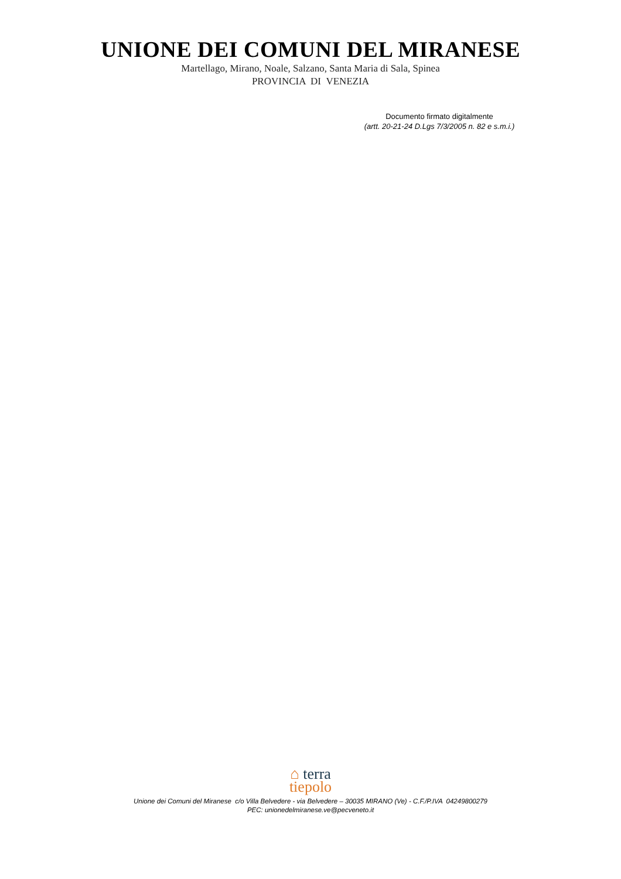UNIONE DEI COMUNI DEL MIRANESE
Martellago, Mirano, Noale, Salzano, Santa Maria di Sala, Spinea
PROVINCIA DI VENEZIA
Documento firmato digitalmente
(artt. 20-21-24 D.Lgs 7/3/2005 n. 82 e s.m.i.)
⌂ terra
tiepolo
Unione dei Comuni del Miranese c/o Villa Belvedere - via Belvedere – 30035 MIRANO (Ve) - C.F./P.IVA 04249800279
PEC: unionedelmiranese.ve@pecveneto.it